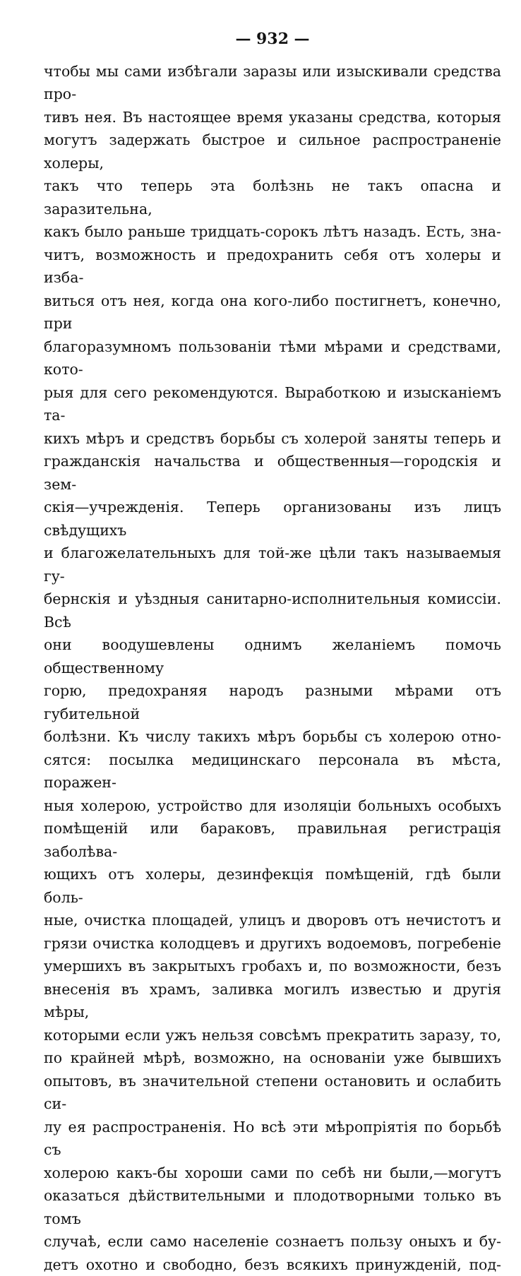— 932 —
чтобы мы сами избѣгали заразы или изыскивали средства про-
тивъ нея. Въ настоящее время указаны средства, которыя
могутъ задержать быстрое и сильное распространеніе холеры,
такъ что теперь эта болѣзнь не такъ опасна и заразительна,
какъ было раньше тридцать-сорокъ лѣтъ назадъ. Есть, зна-
читъ, возможность и предохранить себя отъ холеры и избa-
виться отъ нея, когда она кого-либо постигнетъ, конечно, при
благоразумномъ пользованіи тѣми мѣрами и средствами, кото-
рыя для сего рекомендуются. Выработкою и изысканіемъ та-
кихъ мѣръ и средствъ борьбы съ холерой заняты теперь и
гражданскія начальства и общественныя—городскія и зем-
скія—учрежденія. Теперь организованы изъ лицъ свѣдущихъ
и благожелательныхъ для той-же цѣли такъ называемыя гу-
бернскія и уѣздныя санитарно-исполнительныя комиссіи. Всѣ
они воодушевлены однимъ желаніемъ помочь общественному
горю, предохраняя народъ разными мѣрами отъ губительной
болѣзни. Къ числу такихъ мѣръ борьбы съ холерою отно-
сятся: посылка медицинскаго персонала въ мѣста, поражен-
ныя холерою, устройство для изоляціи больныхъ особыхъ
помѣщеній или бараковъ, правильная регистрація заболѣва-
ющихъ отъ холеры, дезинфекція помѣщеній, гдѣ были боль-
ные, очистка площадей, улицъ и дворовъ отъ нечистотъ и
грязи очистка колодцевъ и другихъ водоемовъ, погребеніе
умершихъ въ закрытыхъ гробахъ и, по возможности, безъ
внесенія въ храмъ, заливка могилъ известью и другія мѣры,
которыми если ужъ нельзя совсѣмъ прекратить заразу, то,
по крайней мѣрѣ, возможно, на основаніи уже бывшихъ
опытовъ, въ значительной степени остановить и ослабить си-
лу ея распространенія. Но всѣ эти мѣропріятія по борьбѣ съ
холерою какъ-бы хороши сами по себѣ ни были,—могутъ
оказаться дѣйствительными и плодотворными только въ томъ
случаѣ, если само населеніе сознаетъ пользу оныхъ и бу-
детъ охотно и свободно, безъ всякихъ принужденій, под-